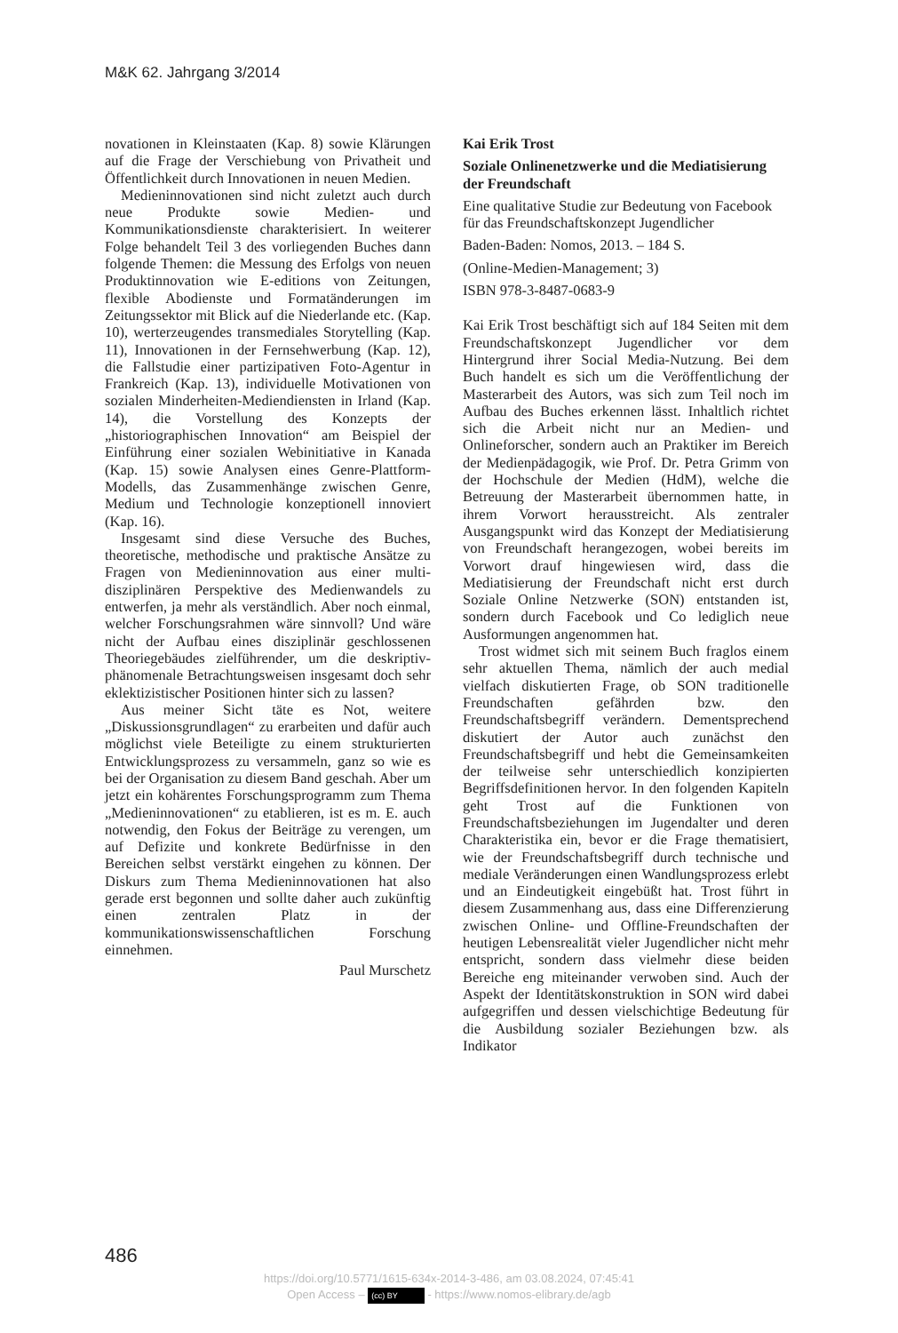M&K 62. Jahrgang 3/2014
novationen in Kleinstaaten (Kap. 8) sowie Klärungen auf die Frage der Verschiebung von Privatheit und Öffentlichkeit durch Innovationen in neuen Medien.
Medieninnovationen sind nicht zuletzt auch durch neue Produkte sowie Medien- und Kommunikationsdienste charakterisiert. In weiterer Folge behandelt Teil 3 des vorliegenden Buches dann folgende Themen: die Messung des Erfolgs von neuen Produktinnovation wie E-editions von Zeitungen, flexible Abodienste und Formatänderungen im Zeitungssektor mit Blick auf die Niederlande etc. (Kap. 10), werterzeugendes transmediales Storytelling (Kap. 11), Innovationen in der Fernsehwerbung (Kap. 12), die Fallstudie einer partizipativen Foto-Agentur in Frankreich (Kap. 13), individuelle Motivationen von sozialen Minderheiten-Mediendiensten in Irland (Kap. 14), die Vorstellung des Konzepts der „historiographischen Innovation“ am Beispiel der Einführung einer sozialen Webinitiative in Kanada (Kap. 15) sowie Analysen eines Genre-Plattform-Modells, das Zusammenhänge zwischen Genre, Medium und Technologie konzeptionell innoviert (Kap. 16).
Insgesamt sind diese Versuche des Buches, theoretische, methodische und praktische Ansätze zu Fragen von Medieninnovation aus einer multi-disziplinären Perspektive des Medienwandels zu entwerfen, ja mehr als verständlich. Aber noch einmal, welcher Forschungsrahmen wäre sinnvoll? Und wäre nicht der Aufbau eines disziplinär geschlossenen Theoriegebäudes zielführender, um die deskriptiv-phänomenale Betrachtungsweisen insgesamt doch sehr eklektizistischer Positionen hinter sich zu lassen?
Aus meiner Sicht täte es Not, weitere „Diskussionsgrundlagen“ zu erarbeiten und dafür auch möglichst viele Beteiligte zu einem strukturierten Entwicklungsprozess zu versammeln, ganz so wie es bei der Organisation zu diesem Band geschah. Aber um jetzt ein kohärentes Forschungsprogramm zum Thema „Medieninnovationen“ zu etablieren, ist es m. E. auch notwendig, den Fokus der Beiträge zu verengen, um auf Defizite und konkrete Bedürfnisse in den Bereichen selbst verstärkt eingehen zu können. Der Diskurs zum Thema Medieninnovationen hat also gerade erst begonnen und sollte daher auch zukünftig einen zentralen Platz in der kommunikationswissenschaftlichen Forschung einnehmen.
Paul Murschetz
Kai Erik Trost
Soziale Onlinenetzwerke und die Mediatisierung der Freundschaft
Eine qualitative Studie zur Bedeutung von Facebook für das Freundschaftskonzept Jugendlicher
Baden-Baden: Nomos, 2013. – 184 S.
(Online-Medien-Management; 3)
ISBN 978-3-8487-0683-9
Kai Erik Trost beschäftigt sich auf 184 Seiten mit dem Freundschaftskonzept Jugendlicher vor dem Hintergrund ihrer Social Media-Nutzung. Bei dem Buch handelt es sich um die Veröffentlichung der Masterarbeit des Autors, was sich zum Teil noch im Aufbau des Buches erkennen lässt. Inhaltlich richtet sich die Arbeit nicht nur an Medien- und Onlineforscher, sondern auch an Praktiker im Bereich der Medienpädagogik, wie Prof. Dr. Petra Grimm von der Hochschule der Medien (HdM), welche die Betreuung der Masterarbeit übernommen hatte, in ihrem Vorwort herausstreicht. Als zentraler Ausgangspunkt wird das Konzept der Mediatisierung von Freundschaft herangezogen, wobei bereits im Vorwort drauf hingewiesen wird, dass die Mediatisierung der Freundschaft nicht erst durch Soziale Online Netzwerke (SON) entstanden ist, sondern durch Facebook und Co lediglich neue Ausformungen angenommen hat.
Trost widmet sich mit seinem Buch fraglos einem sehr aktuellen Thema, nämlich der auch medial vielfach diskutierten Frage, ob SON traditionelle Freundschaften gefährden bzw. den Freundschaftsbegriff verändern. Dementsprechend diskutiert der Autor auch zunächst den Freundschaftsbegriff und hebt die Gemeinsamkeiten der teilweise sehr unterschiedlich konzipierten Begriffsdefinitionen hervor. In den folgenden Kapiteln geht Trost auf die Funktionen von Freundschaftsbeziehungen im Jugendalter und deren Charakteristika ein, bevor er die Frage thematisiert, wie der Freundschaftsbegriff durch technische und mediale Veränderungen einen Wandlungsprozess erlebt und an Eindeutigkeit eingebüßt hat. Trost führt in diesem Zusammenhang aus, dass eine Differenzierung zwischen Online- und Offline-Freundschaften der heutigen Lebensrealität vieler Jugendlicher nicht mehr entspricht, sondern dass vielmehr diese beiden Bereiche eng miteinander verwoben sind. Auch der Aspekt der Identitätskonstruktion in SON wird dabei aufgegriffen und dessen vielschichtige Bedeutung für die Ausbildung sozialer Beziehungen bzw. als Indikator
486
https://doi.org/10.5771/1615-634x-2014-3-486, am 03.08.2024, 07:45:41
Open Access – (cc) BY - https://www.nomos-elibrary.de/agb